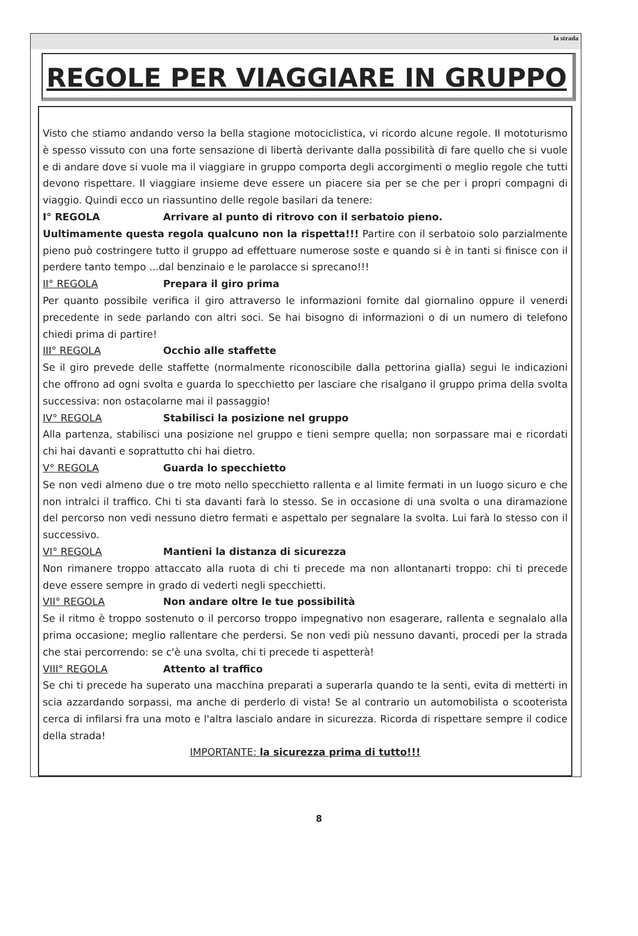la strada
REGOLE PER VIAGGIARE IN GRUPPO
Visto che stiamo andando verso la bella stagione motociclistica, vi ricordo alcune regole. Il mototurismo è spesso vissuto con una forte sensazione di libertà derivante dalla possibilità di fare quello che si vuole e di andare dove si vuole ma il viaggiare in gruppo comporta degli accorgimenti o meglio regole che tutti devono rispettare. Il viaggiare insieme deve essere un piacere sia per se che per i propri compagni di viaggio. Quindi ecco un riassuntino delle regole basilari da tenere:
I° REGOLA Arrivare al punto di ritrovo con il serbatoio pieno.
Uultimamente questa regola qualcuno non la rispetta!!! Partire con il serbatoio solo parzialmente pieno può costringere tutto il gruppo ad effettuare numerose soste e quando si è in tanti si finisce con il perdere tanto tempo ...dal benzinaio e le parolacce si sprecano!!!
II° REGOLA Prepara il giro prima
Per quanto possibile verifica il giro attraverso le informazioni fornite dal giornalino oppure il venerdi precedente in sede parlando con altri soci. Se hai bisogno di informazioni o di un numero di telefono chiedi prima di partire!
III° REGOLA Occhio alle staffette
Se il giro prevede delle staffette (normalmente riconoscibile dalla pettorina gialla) segui le indicazioni che offrono ad ogni svolta e guarda lo specchietto per lasciare che risalgano il gruppo prima della svolta successiva: non ostacolarne mai il passaggio!
IV° REGOLA Stabilisci la posizione nel gruppo
Alla partenza, stabilisci una posizione nel gruppo e tieni sempre quella; non sorpassare mai e ricordati chi hai davanti e soprattutto chi hai dietro.
V° REGOLA Guarda lo specchietto
Se non vedi almeno due o tre moto nello specchietto rallenta e al limite fermati in un luogo sicuro e che non intralci il traffico. Chi ti sta davanti farà lo stesso. Se in occasione di una svolta o una diramazione del percorso non vedi nessuno dietro fermati e aspettalo per segnalare la svolta. Lui farà lo stesso con il successivo.
VI° REGOLA Mantieni la distanza di sicurezza
Non rimanere troppo attaccato alla ruota di chi ti precede ma non allontanarti troppo: chi ti precede deve essere sempre in grado di vederti negli specchietti.
VII° REGOLA Non andare oltre le tue possibilità
Se il ritmo è troppo sostenuto o il percorso troppo impegnativo non esagerare, rallenta e segnalalo alla prima occasione; meglio rallentare che perdersi. Se non vedi più nessuno davanti, procedi per la strada che stai percorrendo: se c'è una svolta, chi ti precede ti aspetterà!
VIII° REGOLA Attento al traffico
Se chi ti precede ha superato una macchina preparati a superarla quando te la senti, evita di metterti in scia azzardando sorpassi, ma anche di perderlo di vista! Se al contrario un automobilista o scooterista cerca di infilarsi fra una moto e l'altra lascialo andare in sicurezza. Ricorda di rispettare sempre il codice della strada!
IMPORTANTE: la sicurezza prima di tutto!!!
8